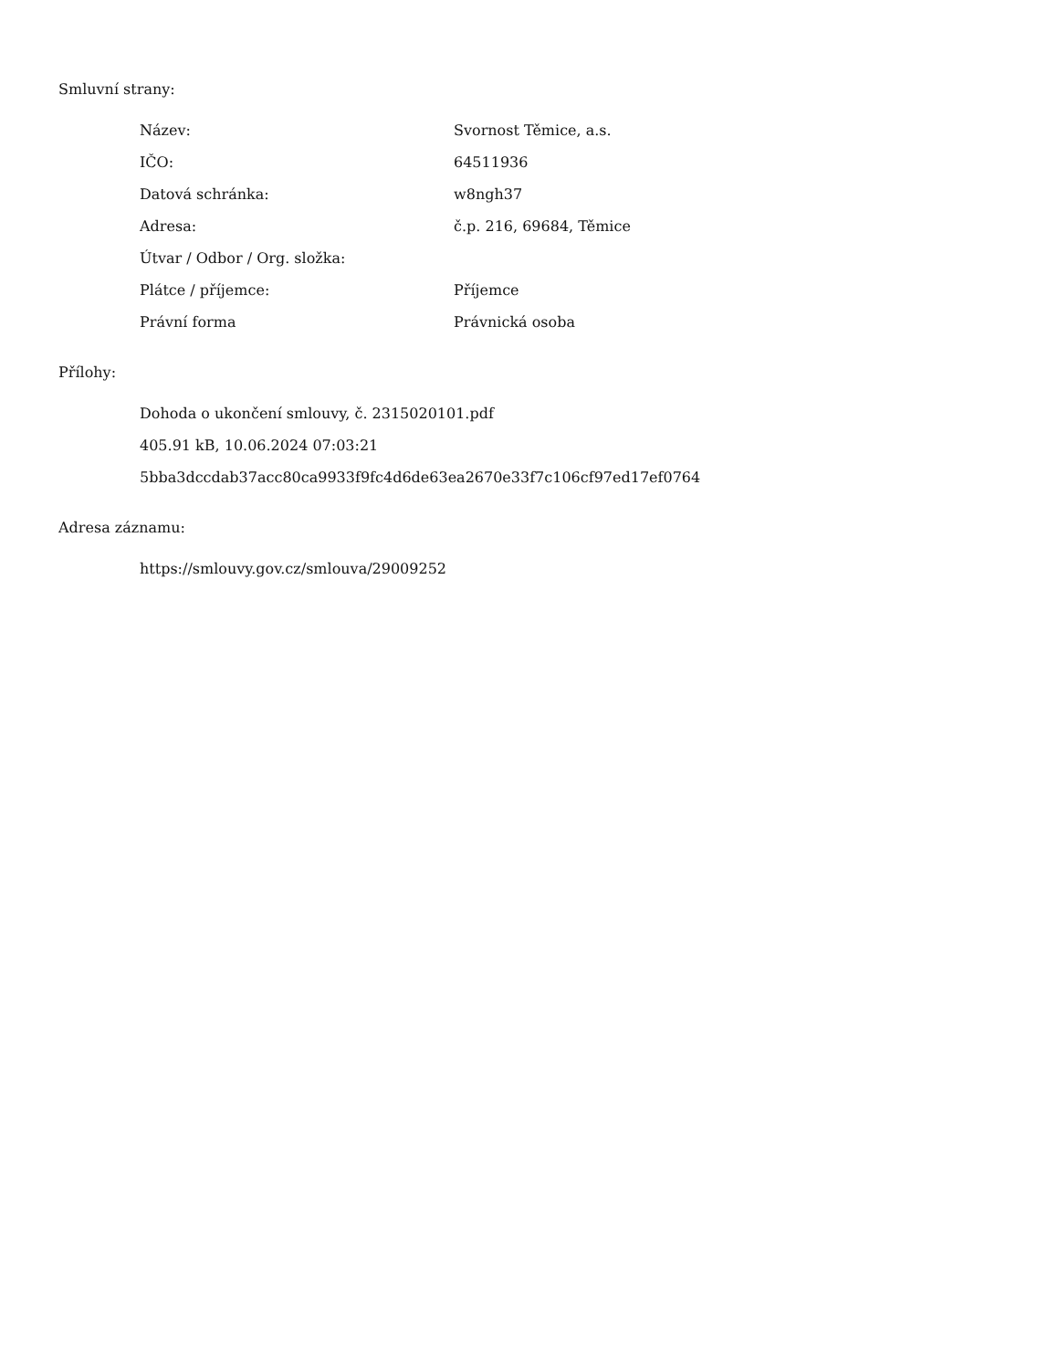Smluvní strany:
| Název: | Svornost Těmice, a.s. |
| IČO: | 64511936 |
| Datová schránka: | w8ngh37 |
| Adresa: | č.p. 216, 69684, Těmice |
| Útvar / Odbor / Org. složka: | |
| Plátce / příjemce: | Příjemce |
| Právní forma | Právnická osoba |
Přílohy:
Dohoda o ukončení smlouvy, č. 2315020101.pdf
405.91 kB, 10.06.2024 07:03:21
5bba3dccdab37acc80ca9933f9fc4d6de63ea2670e33f7c106cf97ed17ef0764
Adresa záznamu:
https://smlouvy.gov.cz/smlouva/29009252